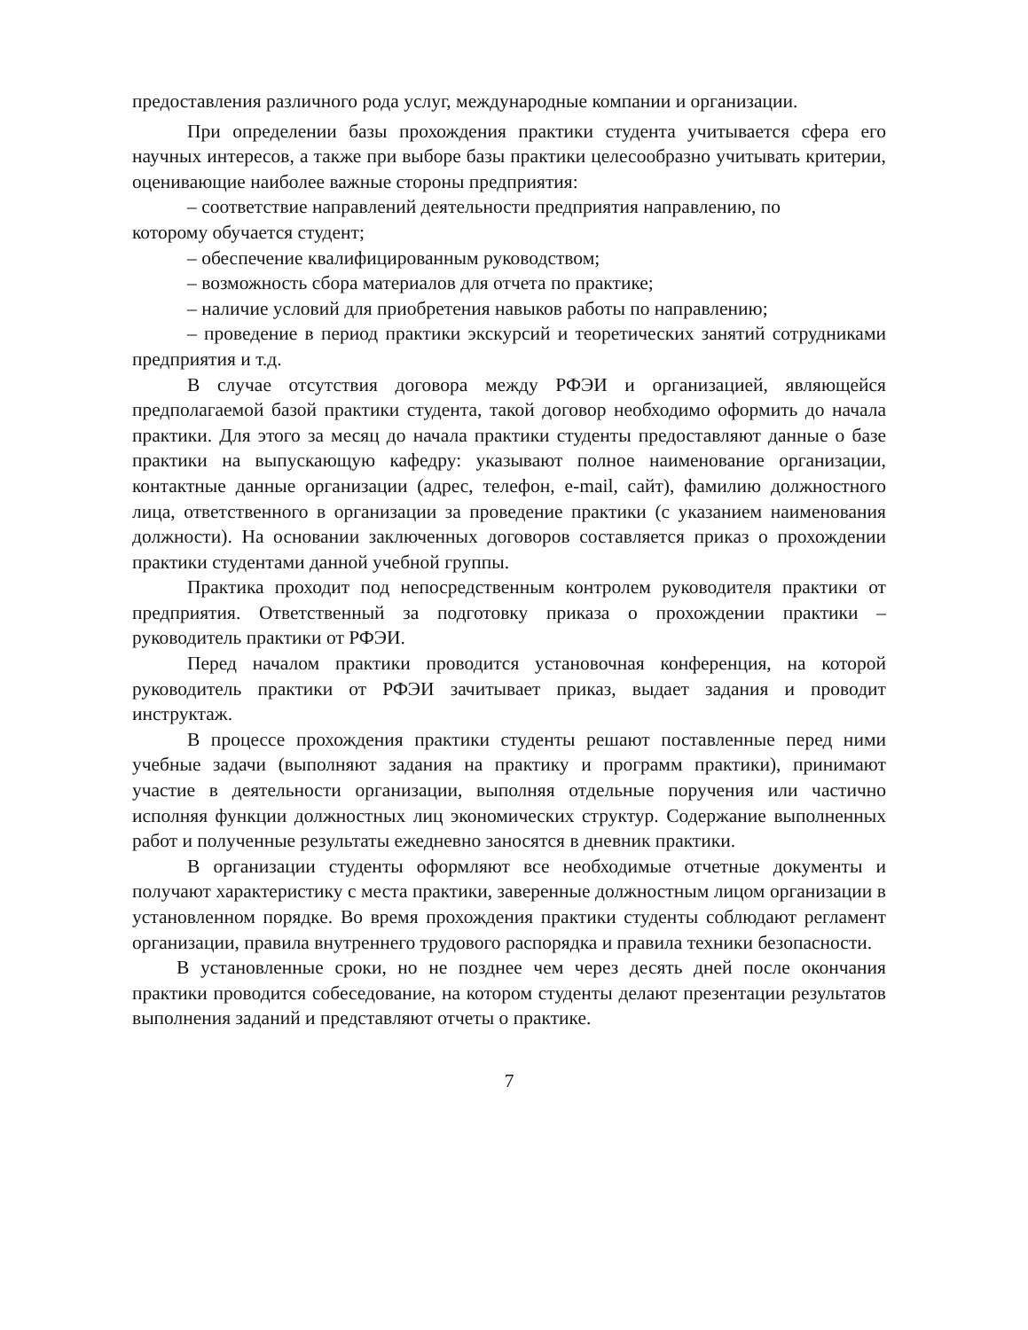предоставления различного рода услуг, международные компании и организации.
При определении базы прохождения практики студента учитывается сфера его научных интересов, а также при выборе базы практики целесообразно учитывать критерии, оценивающие наиболее важные стороны предприятия:
– соответствие направлений деятельности предприятия направлению, по
которому обучается студент;
– обеспечение квалифицированным руководством;
– возможность сбора материалов для отчета по практике;
– наличие условий для приобретения навыков работы по направлению;
– проведение в период практики экскурсий и теоретических занятий сотрудниками предприятия и т.д.
В случае отсутствия договора между РФЭИ и организацией, являющейся предполагаемой базой практики студента, такой договор необходимо оформить до начала практики. Для этого за месяц до начала практики студенты предоставляют данные о базе практики на выпускающую кафедру: указывают полное наименование организации, контактные данные организации (адрес, телефон, e-mail, сайт), фамилию должностного лица, ответственного в организации за проведение практики (с указанием наименования должности). На основании заключенных договоров составляется приказ о прохождении практики студентами данной учебной группы.
Практика проходит под непосредственным контролем руководителя практики от предприятия. Ответственный за подготовку приказа о прохождении практики – руководитель практики от РФЭИ.
Перед началом практики проводится установочная конференция, на которой руководитель практики от РФЭИ зачитывает приказ, выдает задания и проводит инструктаж.
В процессе прохождения практики студенты решают поставленные перед ними учебные задачи (выполняют задания на практику и программ практики), принимают участие в деятельности организации, выполняя отдельные поручения или частично исполняя функции должностных лиц экономических структур. Содержание выполненных работ и полученные результаты ежедневно заносятся в дневник практики.
В организации студенты оформляют все необходимые отчетные документы и получают характеристику с места практики, заверенные должностным лицом организации в установленном порядке. Во время прохождения практики студенты соблюдают регламент организации, правила внутреннего трудового распорядка и правила техники безопасности.
В установленные сроки, но не позднее чем через десять дней после окончания практики проводится собеседование, на котором студенты делают презентации результатов выполнения заданий и представляют отчеты о практике.
7